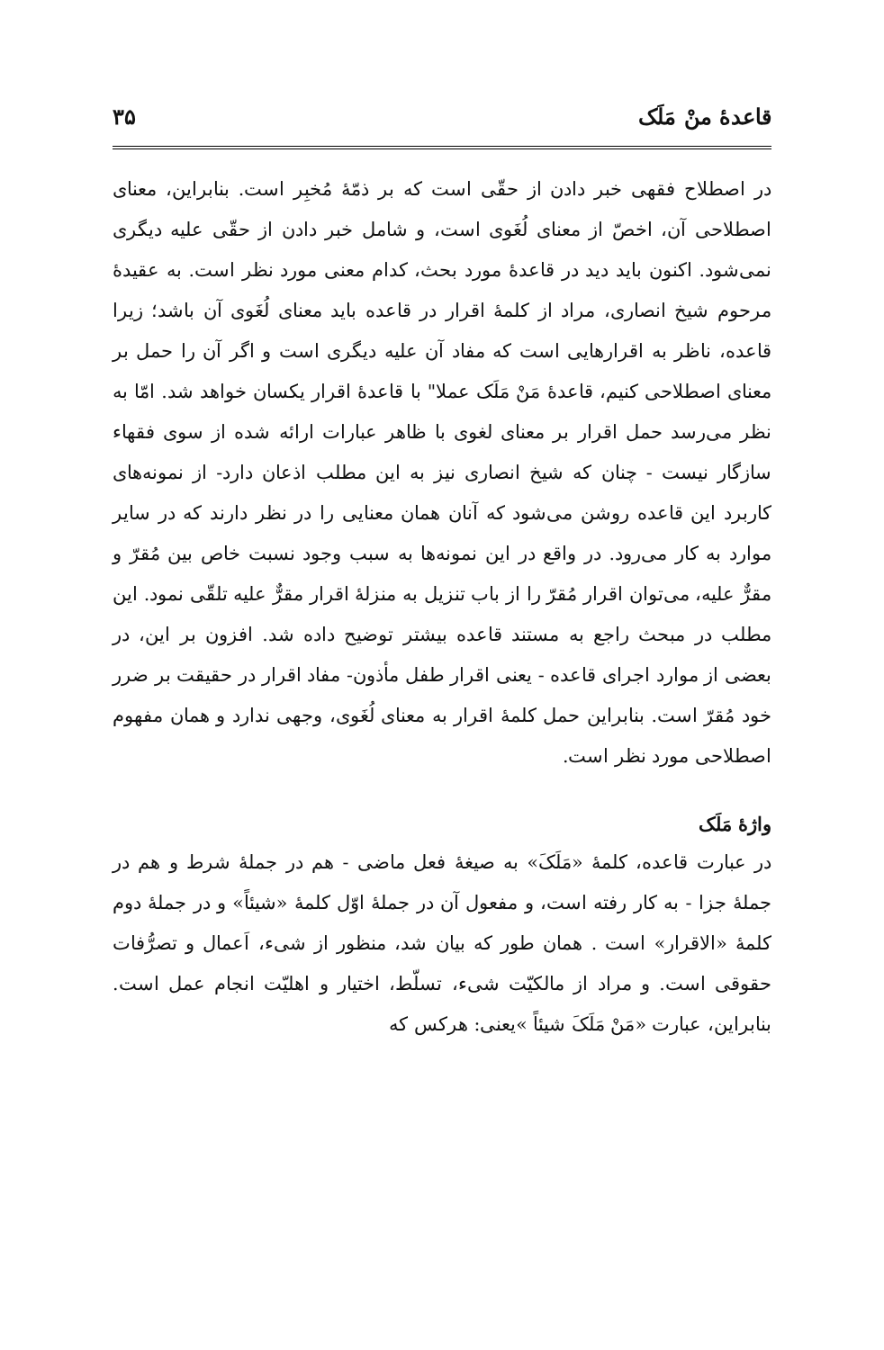قاعدهٔ منْ مَلَک ۳۵
در اصطلاح فقهی خبر دادن از حقّی است که بر ذمّهٔ مُخبِر است. بنابراین، معنای اصطلاحی آن، اخصّ از معنای لُغَوی است، و شامل خبر دادن از حقّی علیه دیگری نمی‌شود. اکنون باید دید در قاعدهٔ مورد بحث، کدام معنی مورد نظر است. به عقیدهٔ مرحوم شیخ انصاری، مراد از کلمهٔ اقرار در قاعده باید معنای لُغَوی آن باشد؛ زیرا قاعده، ناظر به اقرارهایی است که مفاد آن علیه دیگری است و اگر آن را حمل بر معنای اصطلاحی کنیم، قاعدهٔ مَنْ مَلَک عملا" با قاعدهٔ اقرار یکسان خواهد شد. امّا به نظر می‌رسد حمل اقرار بر معنای لغوی با ظاهر عبارات ارائه شده از سوی فقهاء سازگار نیست - چنان که شیخ انصاری نیز به این مطلب اذعان دارد- از نمونه‌های کاربرد این قاعده روشن می‌شود که آنان همان معنایی را در نظر دارند که در سایر موارد به کار می‌رود. در واقع در این نمونه‌ها به سبب وجود نسبت خاص بین مُقرّ و مقرٌّ علیه، می‌توان اقرار مُقرّ را از باب تنزیل به منزلهٔ اقرار مقرٌّ علیه تلقّی نمود. این مطلب در مبحث راجع به مستند قاعده بیشتر توضیح داده شد. افزون بر این، در بعضی از موارد اجرای قاعده - یعنی اقرار طفل مأذون- مفاد اقرار در حقیقت بر ضرر خود مُقرّ است. بنابراین حمل کلمهٔ اقرار به معنای لُغَوی، وجهی ندارد و همان مفهوم اصطلاحی مورد نظر است.
واژهٔ مَلَک
در عبارت قاعده، کلمهٔ «مَلَکَ» به صیغهٔ فعل ماضی - هم در جملهٔ شرط و هم در جملهٔ جزا - به کار رفته است، و مفعول آن در جملهٔ اوّل کلمهٔ «شیئاً» و در جملهٔ دوم کلمهٔ «الاقرار» است . همان طور که بیان شد، منظور از شیء، اَعمال و تصرُّفات حقوقی است. و مراد از مالکیّت شیء، تسلّط، اختیار و اهلیّت انجام عمل است. بنابراین، عبارت «مَنْ مَلَکَ شیئاً »یعنی: هرکس که